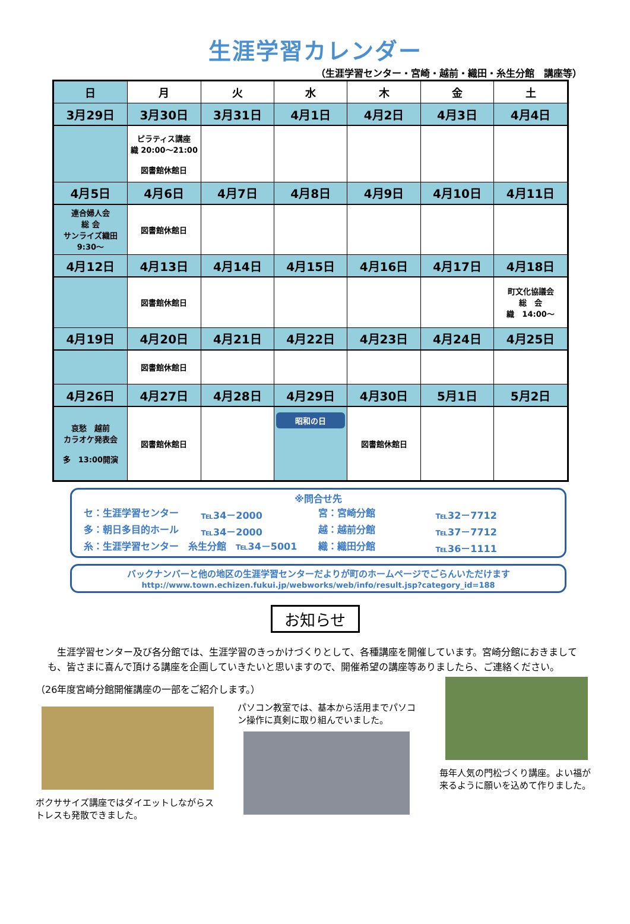生涯学習カレンダー
（生涯学習センター・宮崎・越前・織田・糸生分館　講座等）
| 日 | 月 | 火 | 水 | 木 | 金 | 土 |
| --- | --- | --- | --- | --- | --- | --- |
| 3月29日 | 3月30日 | 3月31日 | 4月1日 | 4月2日 | 4月3日 | 4月4日 |
| | ピラティス講座 織 20:00～21:00 図書館休館日 | | | | | |
| 4月5日 | 4月6日 | 4月7日 | 4月8日 | 4月9日 | 4月10日 | 4月11日 |
| 連合婦人会 総 会 サンライズ織田 9:30～ | 図書館休館日 | | | | | |
| 4月12日 | 4月13日 | 4月14日 | 4月15日 | 4月16日 | 4月17日 | 4月18日 |
| | 図書館休館日 | | | | | 町文化協議会 総 会 織 14:00～ |
| 4月19日 | 4月20日 | 4月21日 | 4月22日 | 4月23日 | 4月24日 | 4月25日 |
| | 図書館休館日 | | | | | |
| 4月26日 | 4月27日 | 4月28日 | 4月29日 | 4月30日 | 5月1日 | 5月2日 |
| 哀愁 越前 カラオケ発表会 多 13:00開演 | 図書館休館日 | | 昭和の日 | 図書館休館日 | | |
※問合せ先
セ：生涯学習センター ℡34－2000 宮：宮崎分館 ℡32－7712
多：朝日多目的ホール ℡34－2000 越：越前分館 ℡37－7712
糸：生涯学習センター　糸生分館　℡34－5001 織：織田分館 ℡36－1111
バックナンバーと他の地区の生涯学習センターだよりが町のホームページでごらんいただけます
http://www.town.echizen.fukui.jp/webworks/web/info/result.jsp?category_id=188
お知らせ
　生涯学習センター及び各分館では、生涯学習のきっかけづくりとして、各種講座を開催しています。宮崎分館におきましても、皆さまに喜んで頂ける講座を企画していきたいと思いますので、開催希望の講座等ありましたら、ご連絡ください。
（26年度宮崎分館開催講座の一部をご紹介します。）
ボクササイズ講座ではダイエットしながらストレスも発散できました。
パソコン教室では、基本から活用までパソコン操作に真剣に取り組んでいました。
毎年人気の門松づくり講座。よい福が来るように願いを込めて作りました。